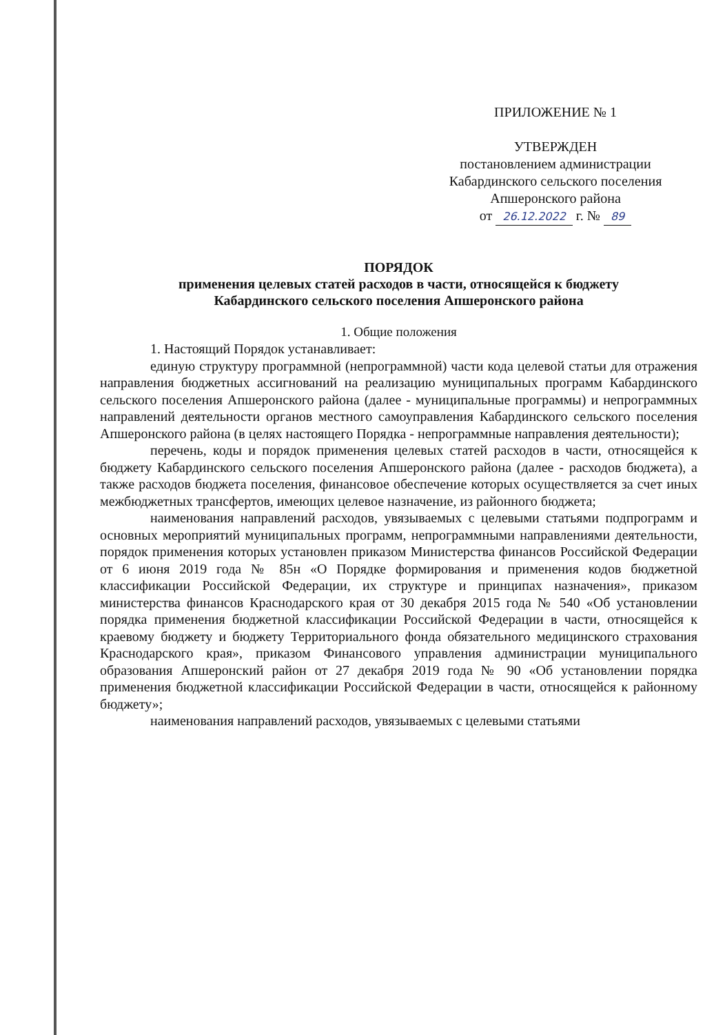ПРИЛОЖЕНИЕ № 1
УТВЕРЖДЕН
постановлением администрации
Кабардинского сельского поселения
Апшеронского района
от 26.12.2022 г. № 89
ПОРЯДОК
применения целевых статей расходов в части, относящейся к бюджету
Кабардинского сельского поселения Апшеронского района
1. Общие положения
1. Настоящий Порядок устанавливает:
единую структуру программной (непрограммной) части кода целевой статьи для отражения направления бюджетных ассигнований на реализацию муниципальных программ Кабардинского сельского поселения Апшеронского района (далее - муниципальные программы) и непрограммных направлений деятельности органов местного самоуправления Кабардинского сельского поселения Апшеронского района (в целях настоящего Порядка - непрограммные направления деятельности);
перечень, коды и порядок применения целевых статей расходов в части, относящейся к бюджету Кабардинского сельского поселения Апшеронского района (далее - расходов бюджета), а также расходов бюджета поселения, финансовое обеспечение которых осуществляется за счет иных межбюджетных трансфертов, имеющих целевое назначение, из районного бюджета;
наименования направлений расходов, увязываемых с целевыми статьями подпрограмм и основных мероприятий муниципальных программ, непрограммными направлениями деятельности, порядок применения которых установлен приказом Министерства финансов Российской Федерации от 6 июня 2019 года № 85н «О Порядке формирования и применения кодов бюджетной классификации Российской Федерации, их структуре и принципах назначения», приказом министерства финансов Краснодарского края от 30 декабря 2015 года № 540 «Об установлении порядка применения бюджетной классификации Российской Федерации в части, относящейся к краевому бюджету и бюджету Территориального фонда обязательного медицинского страхования Краснодарского края», приказом Финансового управления администрации муниципального образования Апшеронский район от 27 декабря 2019 года № 90 «Об установлении порядка применения бюджетной классификации Российской Федерации в части, относящейся к районному бюджету»;
наименования направлений расходов, увязываемых с целевыми статьями